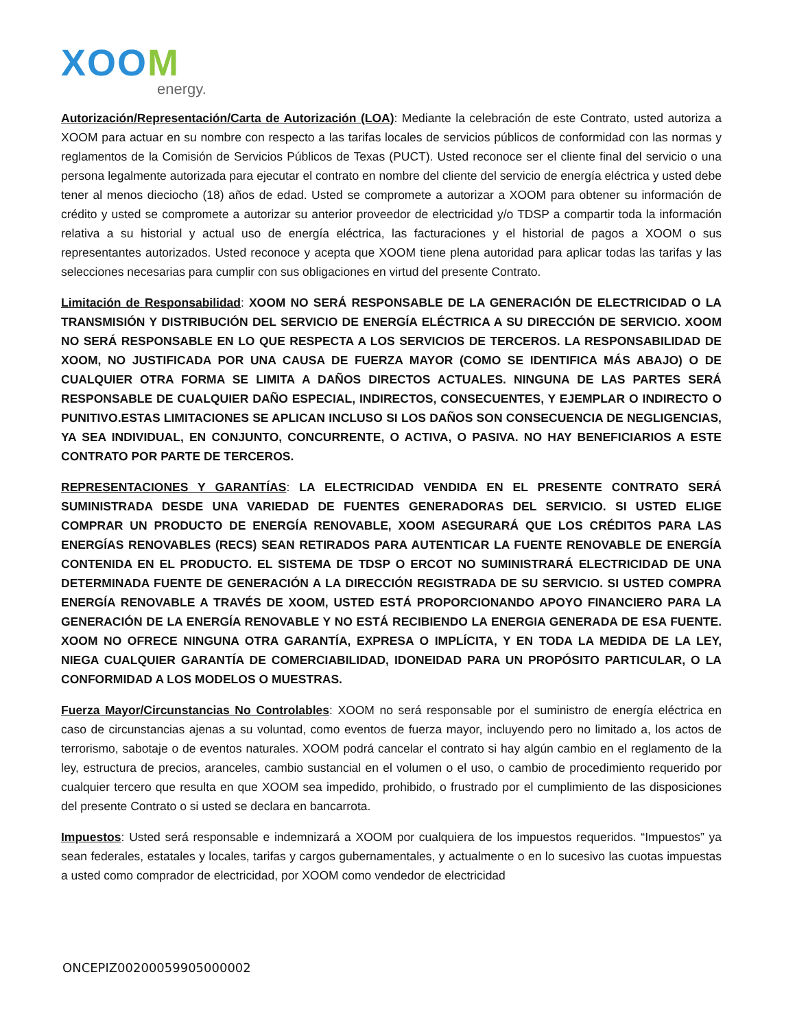XOOM
energy.
Autorización/Representación/Carta de Autorización (LOA): Mediante la celebración de este Contrato, usted autoriza a XOOM para actuar en su nombre con respecto a las tarifas locales de servicios públicos de conformidad con las normas y reglamentos de la Comisión de Servicios Públicos de Texas (PUCT). Usted reconoce ser el cliente final del servicio o una persona legalmente autorizada para ejecutar el contrato en nombre del cliente del servicio de energía eléctrica y usted debe tener al menos dieciocho (18) años de edad. Usted se compromete a autorizar a XOOM para obtener su información de crédito y usted se compromete a autorizar su anterior proveedor de electricidad y/o TDSP a compartir toda la información relativa a su historial y actual uso de energía eléctrica, las facturaciones y el historial de pagos a XOOM o sus representantes autorizados. Usted reconoce y acepta que XOOM tiene plena autoridad para aplicar todas las tarifas y las selecciones necesarias para cumplir con sus obligaciones en virtud del presente Contrato.
Limitación de Responsabilidad: XOOM NO SERÁ RESPONSABLE DE LA GENERACIÓN DE ELECTRICIDAD O LA TRANSMISIÓN Y DISTRIBUCIÓN DEL SERVICIO DE ENERGÍA ELÉCTRICA A SU DIRECCIÓN DE SERVICIO. XOOM NO SERÁ RESPONSABLE EN LO QUE RESPECTA A LOS SERVICIOS DE TERCEROS. LA RESPONSABILIDAD DE XOOM, NO JUSTIFICADA POR UNA CAUSA DE FUERZA MAYOR (COMO SE IDENTIFICA MÁS ABAJO) O DE CUALQUIER OTRA FORMA SE LIMITA A DAÑOS DIRECTOS ACTUALES. NINGUNA DE LAS PARTES SERÁ RESPONSABLE DE CUALQUIER DAÑO ESPECIAL, INDIRECTOS, CONSECUENTES, Y EJEMPLAR O INDIRECTO O PUNITIVO.ESTAS LIMITACIONES SE APLICAN INCLUSO SI LOS DAÑOS SON CONSECUENCIA DE NEGLIGENCIAS, YA SEA INDIVIDUAL, EN CONJUNTO, CONCURRENTE, O ACTIVA, O PASIVA. NO HAY BENEFICIARIOS A ESTE CONTRATO POR PARTE DE TERCEROS.
REPRESENTACIONES Y GARANTÍAS: LA ELECTRICIDAD VENDIDA EN EL PRESENTE CONTRATO SERÁ SUMINISTRADA DESDE UNA VARIEDAD DE FUENTES GENERADORAS DEL SERVICIO. SI USTED ELIGE COMPRAR UN PRODUCTO DE ENERGÍA RENOVABLE, XOOM ASEGURARÁ QUE LOS CRÉDITOS PARA LAS ENERGÍAS RENOVABLES (RECS) SEAN RETIRADOS PARA AUTENTICAR LA FUENTE RENOVABLE DE ENERGÍA CONTENIDA EN EL PRODUCTO. EL SISTEMA DE TDSP O ERCOT NO SUMINISTRARÁ ELECTRICIDAD DE UNA DETERMINADA FUENTE DE GENERACIÓN A LA DIRECCIÓN REGISTRADA DE SU SERVICIO. SI USTED COMPRA ENERGÍA RENOVABLE A TRAVÉS DE XOOM, USTED ESTÁ PROPORCIONANDO APOYO FINANCIERO PARA LA GENERACIÓN DE LA ENERGÍA RENOVABLE Y NO ESTÁ RECIBIENDO LA ENERGIA GENERADA DE ESA FUENTE. XOOM NO OFRECE NINGUNA OTRA GARANTÍA, EXPRESA O IMPLÍCITA, Y EN TODA LA MEDIDA DE LA LEY, NIEGA CUALQUIER GARANTÍA DE COMERCIABILIDAD, IDONEIDAD PARA UN PROPÓSITO PARTICULAR, O LA CONFORMIDAD A LOS MODELOS O MUESTRAS.
Fuerza Mayor/Circunstancias No Controlables: XOOM no será responsable por el suministro de energía eléctrica en caso de circunstancias ajenas a su voluntad, como eventos de fuerza mayor, incluyendo pero no limitado a, los actos de terrorismo, sabotaje o de eventos naturales. XOOM podrá cancelar el contrato si hay algún cambio en el reglamento de la ley, estructura de precios, aranceles, cambio sustancial en el volumen o el uso, o cambio de procedimiento requerido por cualquier tercero que resulta en que XOOM sea impedido, prohibido, o frustrado por el cumplimiento de las disposiciones del presente Contrato o si usted se declara en bancarrota.
Impuestos: Usted será responsable e indemnizará a XOOM por cualquiera de los impuestos requeridos. “Impuestos” ya sean federales, estatales y locales, tarifas y cargos gubernamentales, y actualmente o en lo sucesivo las cuotas impuestas a usted como comprador de electricidad, por XOOM como vendedor de electricidad
ONCEPIZ00200059905000002